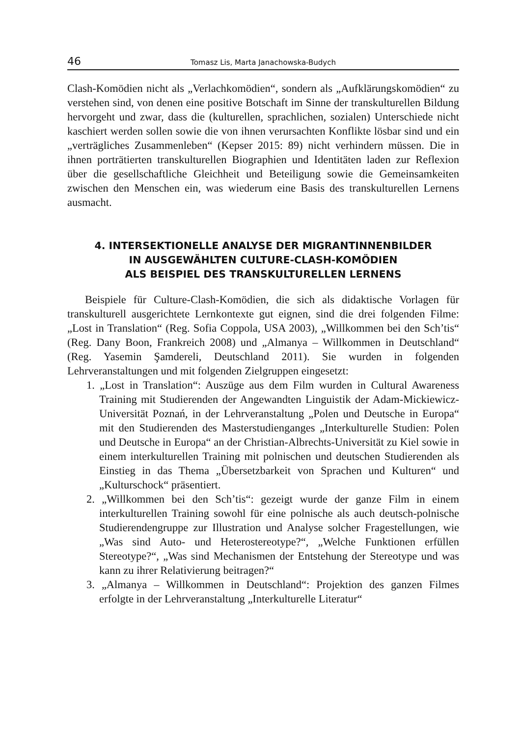46 Tomasz Lis, Marta Janachowska-Budych
Clash-Komödien nicht als „Verlachkomödien“, sondern als „Aufklärungs­komödien“ zu verstehen sind, von denen eine positive Botschaft im Sinne der transkulturellen Bildung hervorgeht und zwar, dass die (kulturellen, sprachlichen, sozialen) Unterschiede nicht kaschiert werden sollen sowie die von ihnen verursachten Konflikte lösbar sind und ein „verträgliches Zu­sammenleben“ (Kepser 2015: 89) nicht verhindern müssen. Die in ihnen porträtierten transkulturellen Biographien und Identitäten laden zur Refle­xion über die gesellschaftliche Gleichheit und Beteiligung sowie die Ge­meinsamkeiten zwischen den Menschen ein, was wiederum eine Basis des transkulturellen Lernens ausmacht.
4. INTERSEKTIONELLE ANALYSE DER MIGRANTINNENBILDER
IN AUSGEWÄHLTEN CULTURE-CLASH-KOMÖDIEN
ALS BEISPIEL DES TRANSKULTURELLEN LERNENS
Beispiele für Culture-Clash-Komödien, die sich als didaktische Vorlagen für transkulturell ausgerichtete Lernkontexte gut eignen, sind die drei fol­genden Filme: „Lost in Translation“ (Reg. Sofia Coppola, USA 2003), „Will­kommen bei den Sch’tis“ (Reg. Dany Boon, Frankreich 2008) und „Almanya – Willkommen in Deutschland“ (Reg. Yasemin Şamdereli, Deutschland 2011). Sie wurden in folgenden Lehrveranstaltungen und mit folgenden Zielgruppen eingesetzt:
1. „Lost in Translation“: Auszüge aus dem Film wurden in Cultural Awareness Training mit Studierenden der Angewandten Linguistik der Adam-Mickiewicz-Universität Poznań, in der Lehrveranstaltung „Polen und Deutsche in Europa“ mit den Studierenden des Master­studienganges „Interkulturelle Studien: Polen und Deutsche in Euro­pa“ an der Christian-Albrechts-Universität zu Kiel sowie in einem in­terkulturellen Training mit polnischen und deutschen Studierenden als Einstieg in das Thema „Übersetzbarkeit von Sprachen und Kultu­ren“ und „Kulturschock“ präsentiert.
2. „Willkommen bei den Sch’tis“: gezeigt wurde der ganze Film in einem interkulturellen Training sowohl für eine polnische als auch deutsch-polnische Studierendengruppe zur Illustration und Analyse solcher Fragestellungen, wie „Was sind Auto- und Heterostereotype?“, „Wel­che Funktionen erfüllen Stereotype?“, „Was sind Mechanismen der Entstehung der Stereotype und was kann zu ihrer Relativierung bei­tragen?“
3. „Almanya – Willkommen in Deutschland“: Projektion des ganzen Filmes erfolgte in der Lehrveranstaltung „Interkulturelle Literatur“